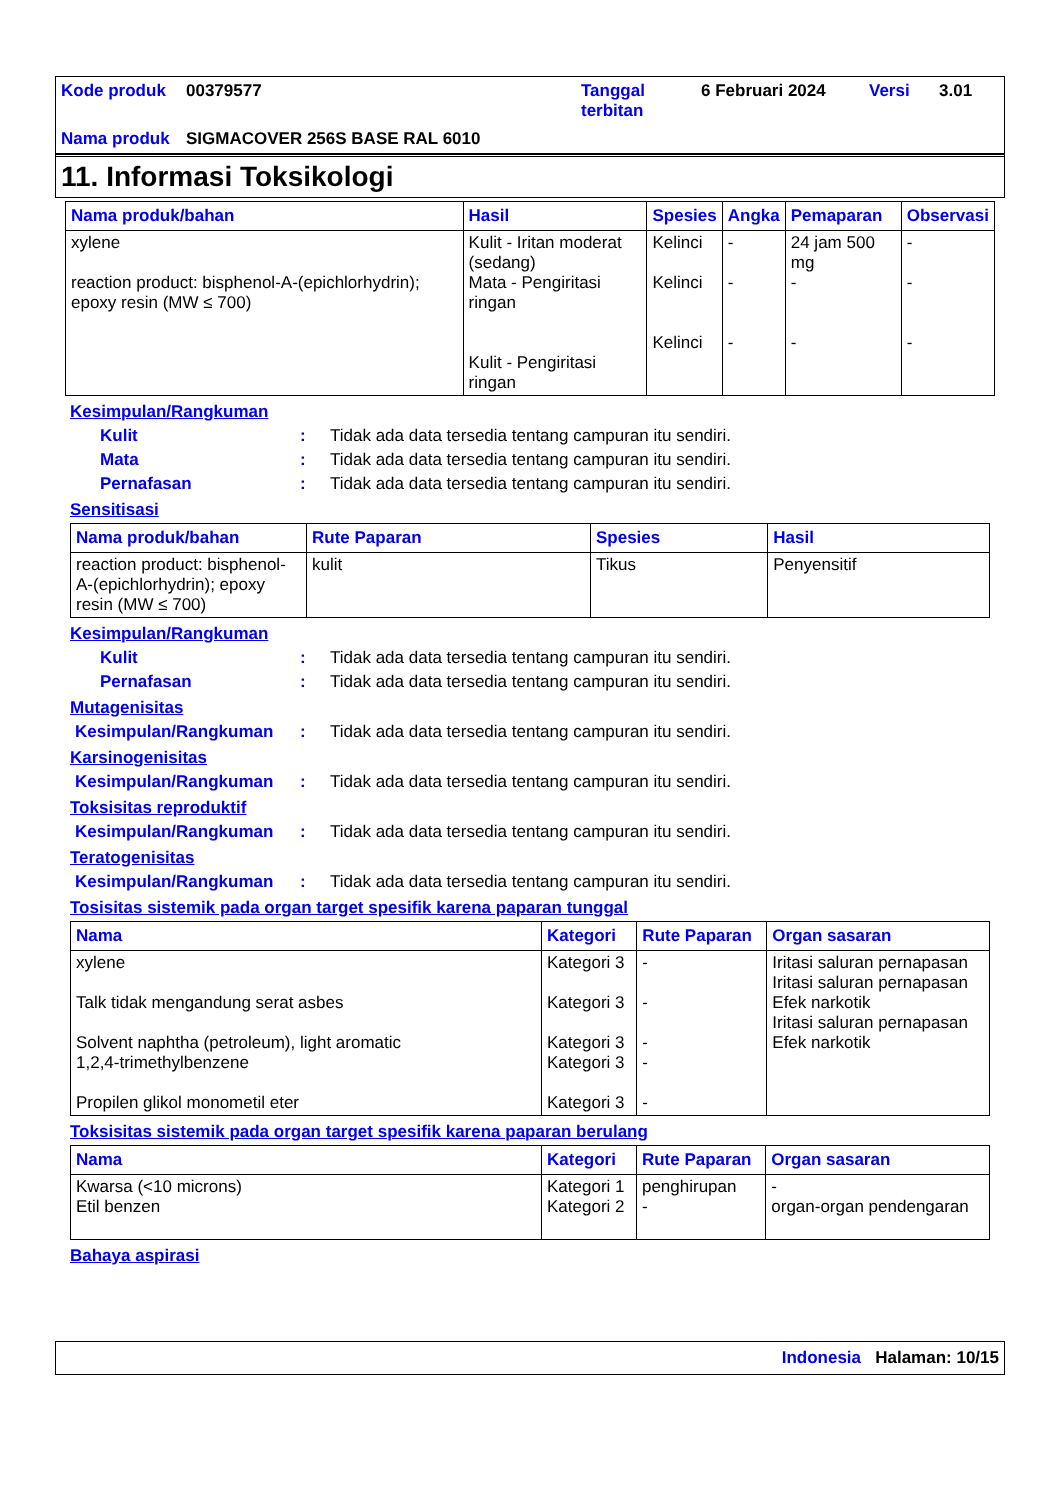Kode produk
00379577
Tanggal terbitan
6 Februari 2024
Versi
3.01
Nama produk
SIGMACOVER 256S BASE RAL 6010
11. Informasi Toksikologi
| Nama produk/bahan | Hasil | Spesies | Angka | Pemaparan | Observasi |
| --- | --- | --- | --- | --- | --- |
| xylene reaction product: bisphenol-A-(epichlorhydrin); epoxy resin (MW ≤ 700) | Kulit - Iritan moderat (sedang) Mata - Pengiritasi ringan Kulit - Pengiritasi ringan | Kelinci Kelinci Kelinci | - - - | 24 jam 500 mg - - | - - - |
Kesimpulan/Rangkuman
Kulit: Tidak ada data tersedia tentang campuran itu sendiri.
Mata: Tidak ada data tersedia tentang campuran itu sendiri.
Pernafasan: Tidak ada data tersedia tentang campuran itu sendiri.
Sensitisasi
| Nama produk/bahan | Rute Paparan | Spesies | Hasil |
| --- | --- | --- | --- |
| reaction product: bisphenol-A-(epichlorhydrin); epoxy resin (MW ≤ 700) | kulit | Tikus | Penyensitif |
Kesimpulan/Rangkuman
Kulit: Tidak ada data tersedia tentang campuran itu sendiri.
Pernafasan: Tidak ada data tersedia tentang campuran itu sendiri.
Mutagenisitas
Kesimpulan/Rangkuman: Tidak ada data tersedia tentang campuran itu sendiri.
Karsinogenisitas
Kesimpulan/Rangkuman: Tidak ada data tersedia tentang campuran itu sendiri.
Toksisitas reproduktif
Kesimpulan/Rangkuman: Tidak ada data tersedia tentang campuran itu sendiri.
Teratogenisitas
Kesimpulan/Rangkuman: Tidak ada data tersedia tentang campuran itu sendiri.
Tosisitas sistemik pada organ target spesifik karena paparan tunggal
| Nama | Kategori | Rute Paparan | Organ sasaran |
| --- | --- | --- | --- |
| xylene Talk tidak mengandung serat asbes Solvent naphtha (petroleum), light aromatic 1,2,4-trimethylbenzene Propilen glikol monometil eter | Kategori 3 Kategori 3 Kategori 3 Kategori 3 Kategori 3 | - - - - - | Iritasi saluran pernapasan Iritasi saluran pernapasan Efek narkotik Iritasi saluran pernapasan Efek narkotik |
Toksisitas sistemik pada organ target spesifik karena paparan berulang
| Nama | Kategori | Rute Paparan | Organ sasaran |
| --- | --- | --- | --- |
| Kwarsa (<10 microns) Etil benzen | Kategori 1 Kategori 2 | penghirupan - | - organ-organ pendengaran |
Bahaya aspirasi
Indonesia Halaman: 10/15